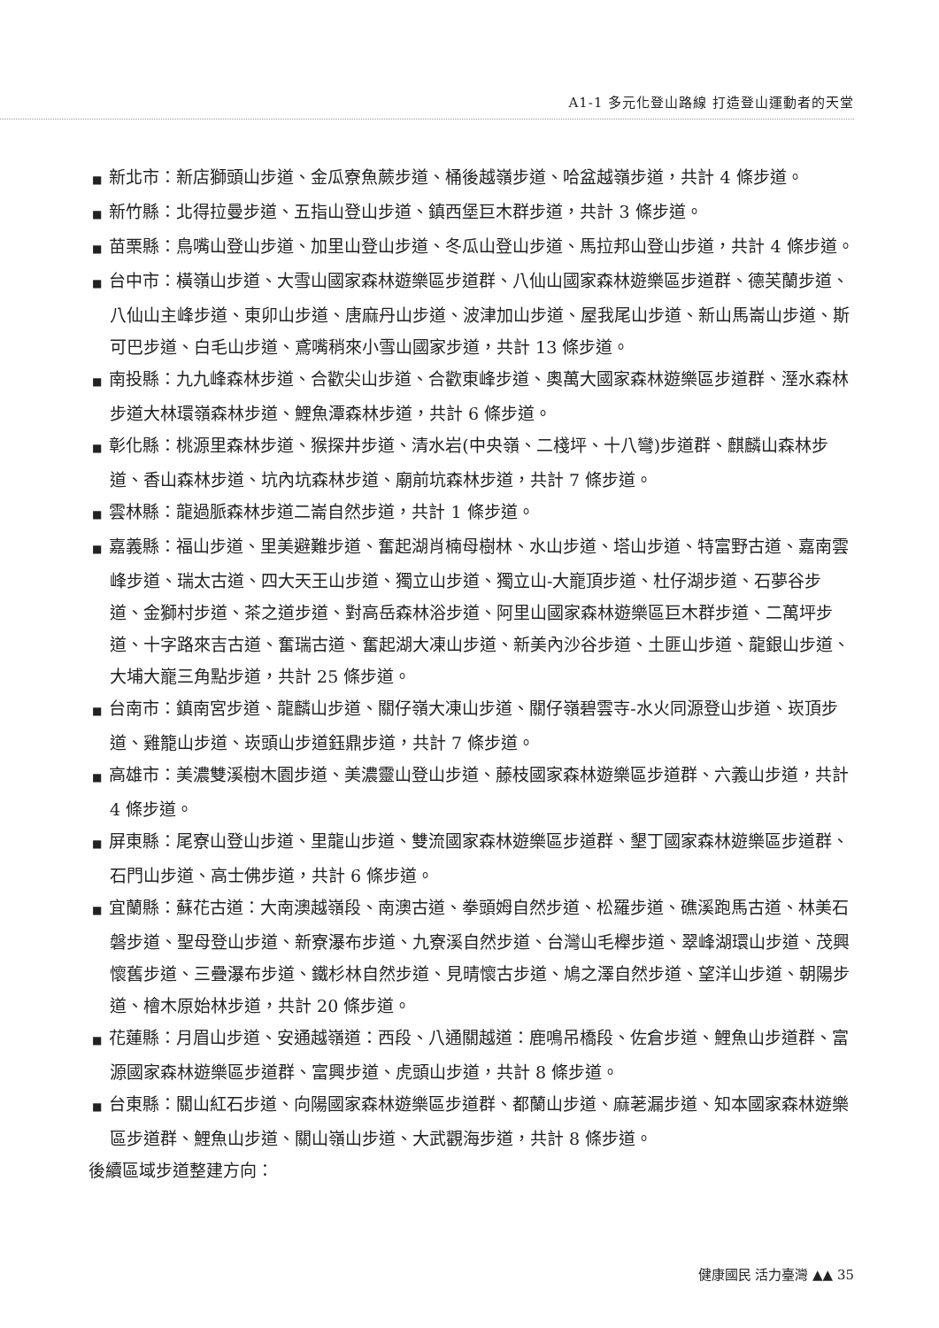A1-1 多元化登山路線 打造登山運動者的天堂
■ 新北市：新店獅頭山步道、金瓜寮魚蕨步道、桶後越嶺步道、哈盆越嶺步道，共計 4 條步道。
■ 新竹縣：北得拉曼步道、五指山登山步道、鎮西堡巨木群步道，共計 3 條步道。
■ 苗栗縣：鳥嘴山登山步道、加里山登山步道、冬瓜山登山步道、馬拉邦山登山步道，共計 4 條步道。
■ 台中市：橫嶺山步道、大雪山國家森林遊樂區步道群、八仙山國家森林遊樂區步道群、德芙蘭步道、八仙山主峰步道、東卯山步道、唐麻丹山步道、波津加山步道、屋我尾山步道、新山馬崙山步道、斯可巴步道、白毛山步道、鳶嘴稍來小雪山國家步道，共計 13 條步道。
■ 南投縣：九九峰森林步道、合歡尖山步道、合歡東峰步道、奧萬大國家森林遊樂區步道群、溼水森林步道大林環嶺森林步道、鯉魚潭森林步道，共計 6 條步道。
■ 彰化縣：桃源里森林步道、猴探井步道、清水岩(中央嶺、二棧坪、十八彎)步道群、麒麟山森林步道、香山森林步道、坑內坑森林步道、廟前坑森林步道，共計 7 條步道。
■ 雲林縣：龍過脈森林步道二崙自然步道，共計 1 條步道。
■ 嘉義縣：福山步道、里美避難步道、奮起湖肖楠母樹林、水山步道、塔山步道、特富野古道、嘉南雲峰步道、瑞太古道、四大天王山步道、獨立山步道、獨立山-大巃頂步道、杜仔湖步道、石夢谷步道、金獅村步道、茶之道步道、對高岳森林浴步道、阿里山國家森林遊樂區巨木群步道、二萬坪步道、十字路來吉古道、奮瑞古道、奮起湖大凍山步道、新美內沙谷步道、土匪山步道、龍銀山步道、大埔大巃三角點步道，共計 25 條步道。
■ 台南市：鎮南宮步道、龍麟山步道、關仔嶺大凍山步道、關仔嶺碧雲寺-水火同源登山步道、崁頂步道、雞籠山步道、崁頭山步道鈺鼎步道，共計 7 條步道。
■ 高雄市：美濃雙溪樹木園步道、美濃靈山登山步道、藤枝國家森林遊樂區步道群、六義山步道，共計 4 條步道。
■ 屏東縣：尾寮山登山步道、里龍山步道、雙流國家森林遊樂區步道群、墾丁國家森林遊樂區步道群、石門山步道、高士佛步道，共計 6 條步道。
■ 宜蘭縣：蘇花古道：大南澳越嶺段、南澳古道、拳頭姆自然步道、松羅步道、礁溪跑馬古道、林美石磐步道、聖母登山步道、新寮瀑布步道、九寮溪自然步道、台灣山毛櫸步道、翠峰湖環山步道、茂興懷舊步道、三疊瀑布步道、鐵杉林自然步道、見晴懷古步道、鳩之澤自然步道、望洋山步道、朝陽步道、檜木原始林步道，共計 20 條步道。
■ 花蓮縣：月眉山步道、安通越嶺道：西段、八通關越道：鹿鳴吊橋段、佐倉步道、鯉魚山步道群、富源國家森林遊樂區步道群、富興步道、虎頭山步道，共計 8 條步道。
■ 台東縣：關山紅石步道、向陽國家森林遊樂區步道群、都蘭山步道、麻荖漏步道、知本國家森林遊樂區步道群、鯉魚山步道、關山嶺山步道、大武觀海步道，共計 8 條步道。
後續區域步道整建方向：
健康國民 活力臺灣 ▲▲ 35